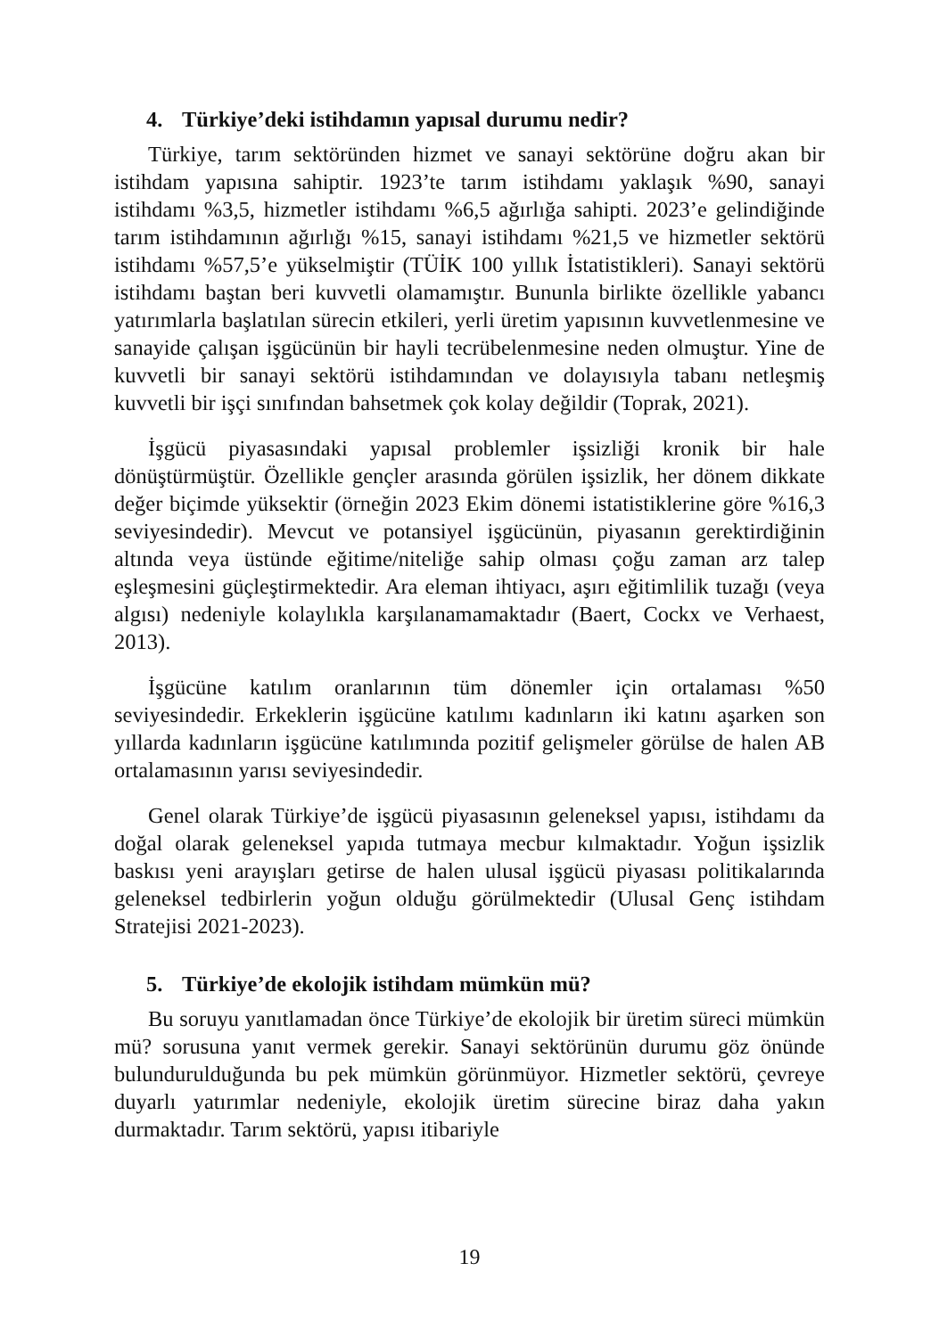4. Türkiye’deki istihdamın yapısal durumu nedir?
Türkiye, tarım sektöründen hizmet ve sanayi sektörüne doğru akan bir istihdam yapısına sahiptir. 1923’te tarım istihdamı yaklaşık %90, sanayi istihdamı %3,5, hizmetler istihdamı %6,5 ağırlığa sahipti. 2023’e gelindiğinde tarım istihdamının ağırlığı %15, sanayi istihdamı %21,5 ve hizmetler sektörü istihdamı %57,5’e yükselmiştir (TÜİK 100 yıllık İstatistikleri). Sanayi sektörü istihdamı baştan beri kuvvetli olamamıştır. Bununla birlikte özellikle yabancı yatırımlarla başlatılan sürecin etkileri, yerli üretim yapısının kuvvetlenmesine ve sanayide çalışan işgücünün bir hayli tecrübelenmesine neden olmuştur. Yine de kuvvetli bir sanayi sektörü istihdamından ve dolayısıyla tabanı netleşmiş kuvvetli bir işçi sınıfından bahsetmek çok kolay değildir (Toprak, 2021).
İşgücü piyasasındaki yapısal problemler işsizliği kronik bir hale dönüştürmüştür. Özellikle gençler arasında görülen işsizlik, her dönem dikkate değer biçimde yüksektir (örneğin 2023 Ekim dönemi istatistiklerine göre %16,3 seviyesindedir). Mevcut ve potansiyel işgücünün, piyasanın gerektirdiğinin altında veya üstünde eğitime/niteliğe sahip olması çoğu zaman arz talep eşleşmesini güçleştirmektedir. Ara eleman ihtiyacı, aşırı eğitimlilik tuzağı (veya algısı) nedeniyle kolaylıkla karşılanamamaktadır (Baert, Cockx ve Verhaest, 2013).
İşgücüne katılım oranlarının tüm dönemler için ortalaması %50 seviyesindedir. Erkeklerin işgücüne katılımı kadınların iki katını aşarken son yıllarda kadınların işgücüne katılımında pozitif gelişmeler görülse de halen AB ortalamasının yarısı seviyesindedir.
Genel olarak Türkiye’de işgücü piyasasının geleneksel yapısı, istihdamı da doğal olarak geleneksel yapıda tutmaya mecbur kılmaktadır. Yoğun işsizlik baskısı yeni arayışları getirse de halen ulusal işgücü piyasası politikalarında geleneksel tedbirlerin yoğun olduğu görülmektedir (Ulusal Genç istihdam Stratejisi 2021-2023).
5. Türkiye’de ekolojik istihdam mümkün mü?
Bu soruyu yanıtlamadan önce Türkiye’de ekolojik bir üretim süreci mümkün mü? sorusuna yanıt vermek gerekir. Sanayi sektörünün durumu göz önünde bulundurulduğunda bu pek mümkün görünmüyor. Hizmetler sektörü, çevreye duyarlı yatırımlar nedeniyle, ekolojik üretim sürecine biraz daha yakın durmaktadır. Tarım sektörü, yapısı itibariyle
19